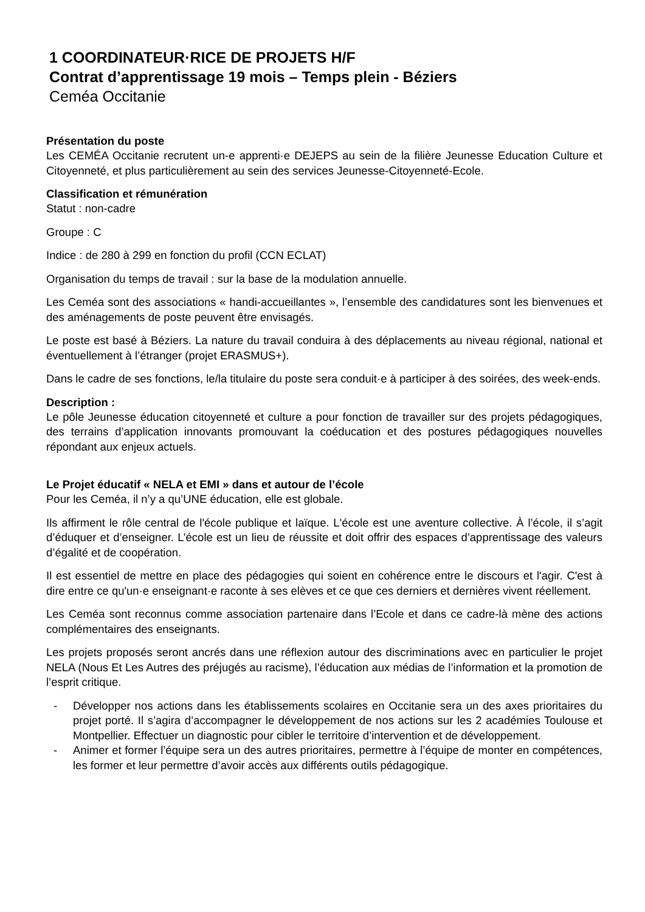1 COORDINATEUR·RICE DE PROJETS H/F
Contrat d’apprentissage 19 mois – Temps plein - Béziers
Ceméa Occitanie
Présentation du poste
Les CEMÉA Occitanie recrutent un-e apprenti·e DEJEPS au sein de la filière Jeunesse Education Culture et Citoyenneté, et plus particulièrement au sein des services Jeunesse-Citoyenneté-Ecole.
Classification et rémunération
Statut : non-cadre
Groupe : C
Indice : de 280 à 299 en fonction du profil (CCN ECLAT)
Organisation du temps de travail : sur la base de la modulation annuelle.
Les Ceméa sont des associations « handi-accueillantes », l’ensemble des candidatures sont les bienvenues et des aménagements de poste peuvent être envisagés.
Le poste est basé à Béziers. La nature du travail conduira à des déplacements au niveau régional, national et éventuellement à l’étranger (projet ERASMUS+).
Dans le cadre de ses fonctions, le/la titulaire du poste sera conduit·e à participer à des soirées, des week-ends.
Description :
Le pôle Jeunesse éducation citoyenneté et culture a pour fonction de travailler sur des projets pédagogiques, des terrains d’application innovants promouvant la coéducation et des postures pédagogiques nouvelles répondant aux enjeux actuels.
Le Projet éducatif « NELA et EMI » dans et autour de l’école
Pour les Ceméa, il n’y a qu’UNE éducation, elle est globale.
Ils affirment le rôle central de l'école publique et laïque. L'école est une aventure collective. À l’école, il s’agit d’éduquer et d’enseigner. L’école est un lieu de réussite et doit offrir des espaces d’apprentissage des valeurs d’égalité et de coopération.
Il est essentiel de mettre en place des pédagogies qui soient en cohérence entre le discours et l'agir. C'est à dire entre ce qu'un·e enseignant·e raconte à ses elèves et ce que ces derniers et dernières vivent réellement.
Les Ceméa sont reconnus comme association partenaire dans l’Ecole et dans ce cadre-là mène des actions complémentaires des enseignants.
Les projets proposés seront ancrés dans une réflexion autour des discriminations avec en particulier le projet NELA (Nous Et Les Autres des préjugés au racisme), l’éducation aux médias de l’information et la promotion de l’esprit critique.
- Développer nos actions dans les établissements scolaires en Occitanie sera un des axes prioritaires du projet porté. Il s’agira d’accompagner le développement de nos actions sur les 2 académies Toulouse et Montpellier. Effectuer un diagnostic pour cibler le territoire d’intervention et de développement.
- Animer et former l’équipe sera un des autres prioritaires, permettre à l’équipe de monter en compétences, les former et leur permettre d’avoir accès aux différents outils pédagogique.